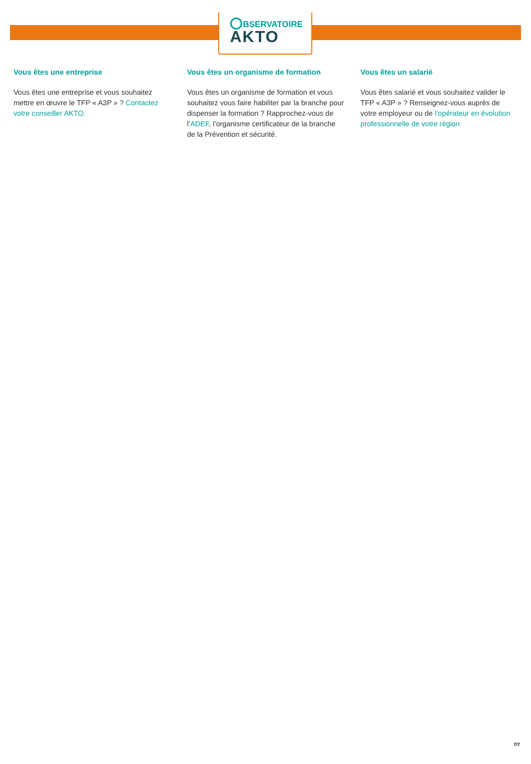BSERVATOIRE
AKTO
Vous êtes une entreprise
Vous êtes une entreprise et vous souhaitez mettre en œuvre le TFP « A3P » ? Contactez votre conseiller AKTO.
Vous êtes un organisme de formation
Vous êtes un organisme de formation et vous souhaitez vous faire habiliter par la branche pour dispenser la formation ? Rapprochez-vous de l’ADEF, l’organisme certificateur de la branche de la Prévention et sécurité.
Vous êtes un salarié
Vous êtes salarié et vous souhaitez valider le TFP « A3P » ? Renseignez-vous auprès de votre employeur ou de l’opérateur en évolution professionnelle de votre région
7/7